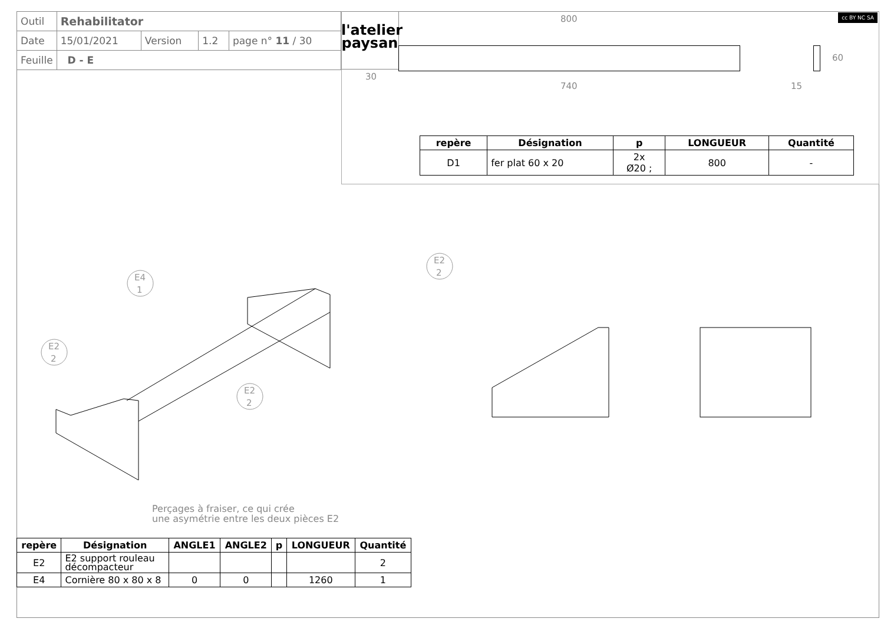| Outil | Rehabilitator | | | |
| Date | 15/01/2021 | Version | 1.2 | page n° 11 / 30 |
| Feuille | D - E | | | |
l'atelier
paysan
cc BY NC SA 800
30
740 15
60
| repère | Désignation | p | LONGUEUR | Quantité |
| --- | --- | --- | --- | --- |
| D1 | fer plat 60 x 20 | 2x Ø20 ; | 800 | - |
E4
1
E2
2
E2
2
E2
2
Perçages à fraiser, ce qui crée
une asymétrie entre les deux pièces E2
| repère | Désignation | ANGLE1 | ANGLE2 | p | LONGUEUR | Quantité |
| --- | --- | --- | --- | --- | --- | --- |
| E2 | E2 support rouleau décompacteur | | | | | 2 |
| E4 | Cornière 80 x 80 x 8 | 0 | 0 | | 1260 | 1 |